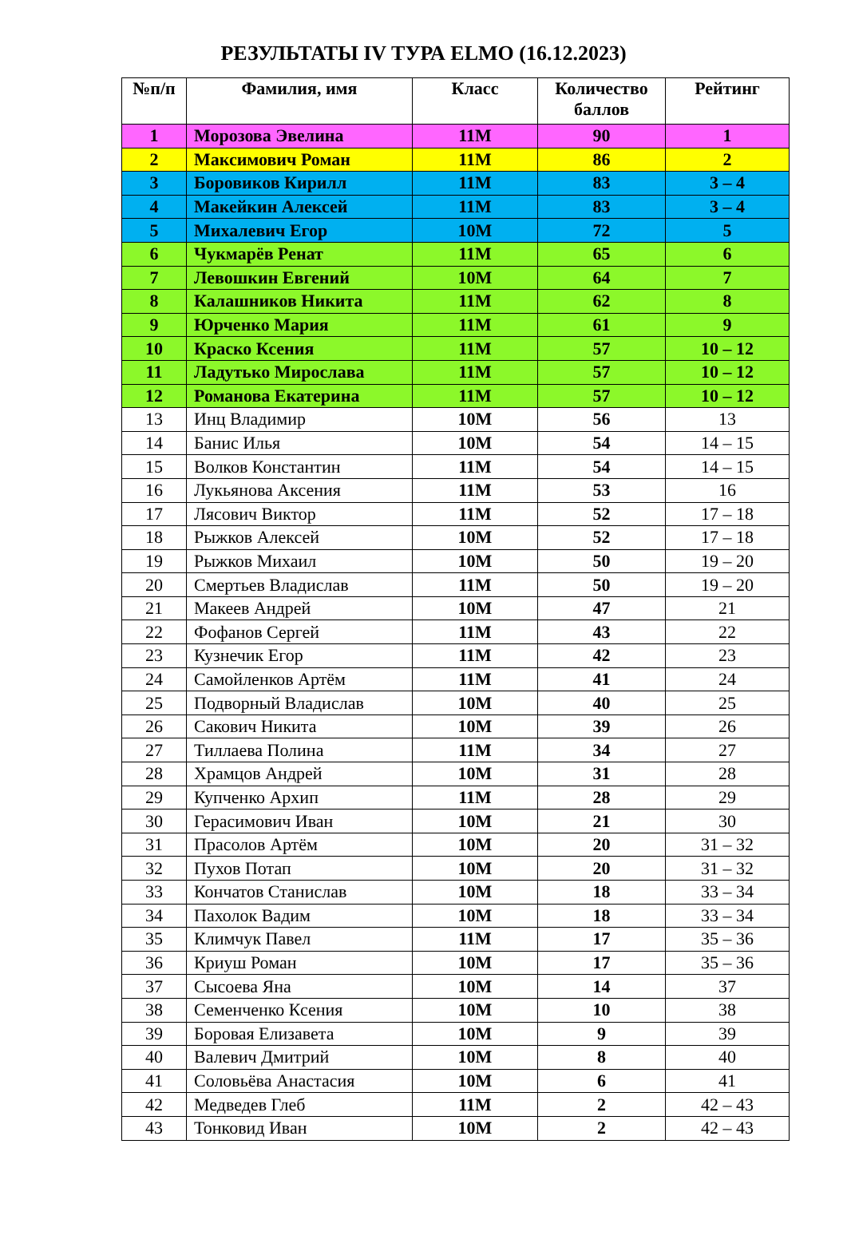РЕЗУЛЬТАТЫ IV ТУРА ELMO (16.12.2023)
| №п/п | Фамилия, имя | Класс | Количество баллов | Рейтинг |
| --- | --- | --- | --- | --- |
| 1 | Морозова Эвелина | 11М | 90 | 1 |
| 2 | Максимович Роман | 11М | 86 | 2 |
| 3 | Боровиков Кирилл | 11М | 83 | 3 – 4 |
| 4 | Макейкин Алексей | 11М | 83 | 3 – 4 |
| 5 | Михалевич Егор | 10М | 72 | 5 |
| 6 | Чукмарёв Ренат | 11М | 65 | 6 |
| 7 | Левошкин Евгений | 10М | 64 | 7 |
| 8 | Калашников Никита | 11М | 62 | 8 |
| 9 | Юрченко Мария | 11М | 61 | 9 |
| 10 | Краско Ксения | 11М | 57 | 10 – 12 |
| 11 | Ладутько Мирослава | 11М | 57 | 10 – 12 |
| 12 | Романова Екатерина | 11М | 57 | 10 – 12 |
| 13 | Инц Владимир | 10М | 56 | 13 |
| 14 | Банис Илья | 10М | 54 | 14 – 15 |
| 15 | Волков Константин | 11М | 54 | 14 – 15 |
| 16 | Лукьянова Аксения | 11М | 53 | 16 |
| 17 | Лясович Виктор | 11М | 52 | 17 – 18 |
| 18 | Рыжков Алексей | 10М | 52 | 17 – 18 |
| 19 | Рыжков Михаил | 10М | 50 | 19 – 20 |
| 20 | Смертьев Владислав | 11М | 50 | 19 – 20 |
| 21 | Макеев Андрей | 10М | 47 | 21 |
| 22 | Фофанов Сергей | 11М | 43 | 22 |
| 23 | Кузнечик Егор | 11М | 42 | 23 |
| 24 | Самойленков Артём | 11М | 41 | 24 |
| 25 | Подворный Владислав | 10М | 40 | 25 |
| 26 | Сакович Никита | 10М | 39 | 26 |
| 27 | Тиллаева Полина | 11М | 34 | 27 |
| 28 | Храмцов Андрей | 10М | 31 | 28 |
| 29 | Купченко Архип | 11М | 28 | 29 |
| 30 | Герасимович Иван | 10М | 21 | 30 |
| 31 | Прасолов Артём | 10М | 20 | 31 – 32 |
| 32 | Пухов Потап | 10М | 20 | 31 – 32 |
| 33 | Кончатов Станислав | 10М | 18 | 33 – 34 |
| 34 | Пахолок Вадим | 10М | 18 | 33 – 34 |
| 35 | Климчук Павел | 11М | 17 | 35 – 36 |
| 36 | Криуш Роман | 10М | 17 | 35 – 36 |
| 37 | Сысоева Яна | 10М | 14 | 37 |
| 38 | Семенченко Ксения | 10М | 10 | 38 |
| 39 | Боровая Елизавета | 10М | 9 | 39 |
| 40 | Валевич Дмитрий | 10М | 8 | 40 |
| 41 | Соловьёва Анастасия | 10М | 6 | 41 |
| 42 | Медведев Глеб | 11М | 2 | 42 – 43 |
| 43 | Тонковид Иван | 10М | 2 | 42 – 43 |